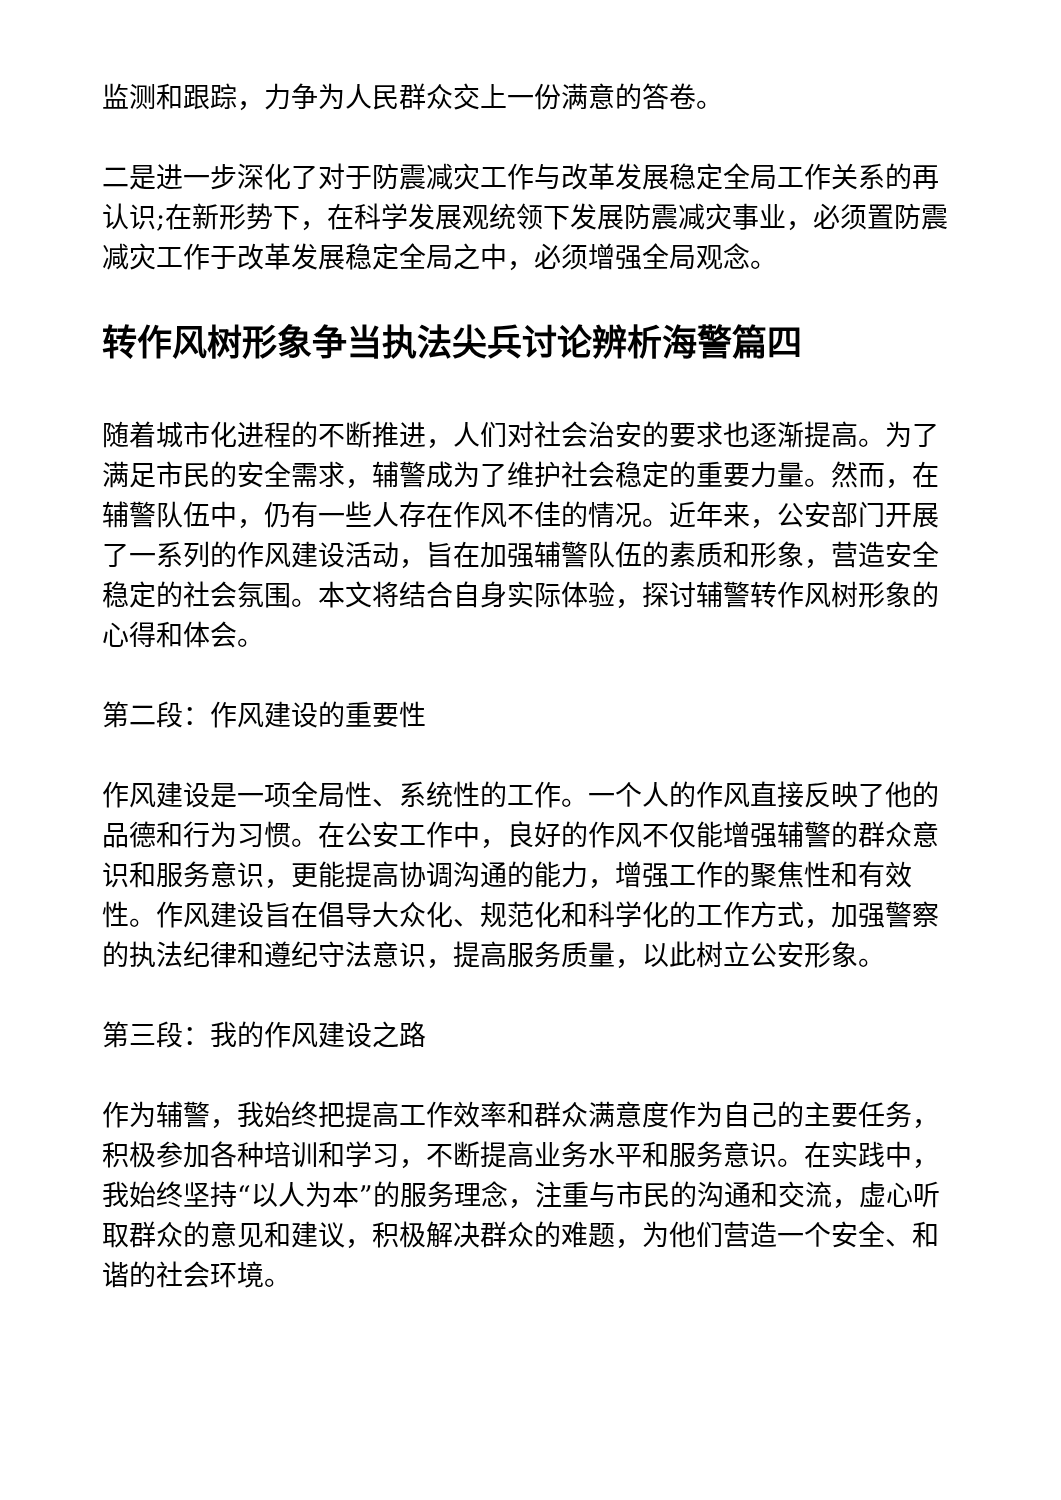监测和跟踪，力争为人民群众交上一份满意的答卷。
二是进一步深化了对于防震减灾工作与改革发展稳定全局工作关系的再认识;在新形势下，在科学发展观统领下发展防震减灾事业，必须置防震减灾工作于改革发展稳定全局之中，必须增强全局观念。
转作风树形象争当执法尖兵讨论辨析海警篇四
随着城市化进程的不断推进，人们对社会治安的要求也逐渐提高。为了满足市民的安全需求，辅警成为了维护社会稳定的重要力量。然而，在辅警队伍中，仍有一些人存在作风不佳的情况。近年来，公安部门开展了一系列的作风建设活动，旨在加强辅警队伍的素质和形象，营造安全稳定的社会氛围。本文将结合自身实际体验，探讨辅警转作风树形象的心得和体会。
第二段：作风建设的重要性
作风建设是一项全局性、系统性的工作。一个人的作风直接反映了他的品德和行为习惯。在公安工作中，良好的作风不仅能增强辅警的群众意识和服务意识，更能提高协调沟通的能力，增强工作的聚焦性和有效性。作风建设旨在倡导大众化、规范化和科学化的工作方式，加强警察的执法纪律和遵纪守法意识，提高服务质量，以此树立公安形象。
第三段：我的作风建设之路
作为辅警，我始终把提高工作效率和群众满意度作为自己的主要任务，积极参加各种培训和学习，不断提高业务水平和服务意识。在实践中，我始终坚持“以人为本”的服务理念，注重与市民的沟通和交流，虚心听取群众的意见和建议，积极解决群众的难题，为他们营造一个安全、和谐的社会环境。